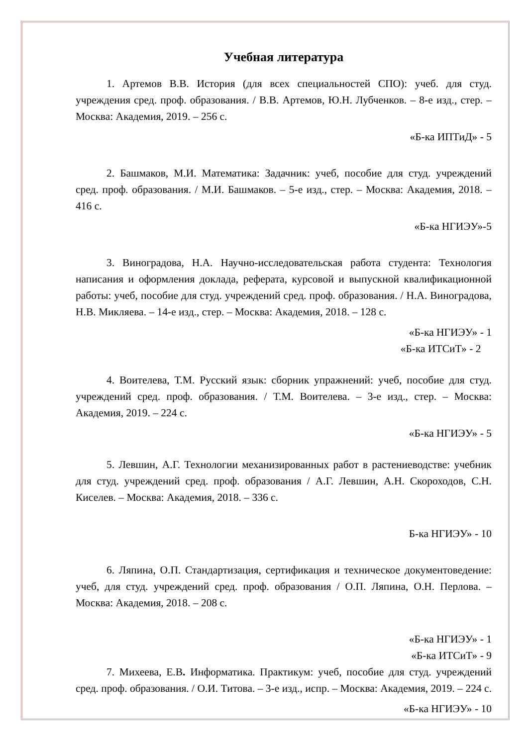Учебная литература
1. Артемов В.В. История (для всех специальностей СПО): учеб. для студ. учреждения сред. проф. образования. / В.В. Артемов, Ю.Н. Лубченков. – 8-е изд., стер. – Москва: Академия, 2019. – 256 с.
«Б-ка ИПТиД» - 5
2. Башмаков, М.И. Математика: Задачник: учеб, пособие для студ. учреждений сред. проф. образования. / М.И. Башмаков. – 5-е изд., стер. – Москва: Академия, 2018. – 416 с.
«Б-ка НГИЭУ»-5
3. Виноградова, Н.А. Научно-исследовательская работа студента: Технология написания и оформления доклада, реферата, курсовой и выпускной квалификационной работы: учеб, пособие для студ. учреждений сред. проф. образования. / Н.А. Виноградова, Н.В. Микляева. – 14-е изд., стер. – Москва: Академия, 2018. – 128 с.
«Б-ка НГИЭУ» - 1
«Б-ка ИТСиТ» - 2
4. Воителева, Т.М. Русский язык: сборник упражнений: учеб, пособие для студ. учреждений сред. проф. образования. / Т.М. Воителева. – 3-е изд., стер. – Москва: Академия, 2019. – 224 с.
«Б-ка НГИЭУ» - 5
5. Левшин, А.Г. Технологии механизированных работ в растениеводстве: учебник для студ. учреждений сред. проф. образования / А.Г. Левшин, А.Н. Скороходов, С.Н. Киселев. – Москва: Академия, 2018. – 336 с.
Б-ка НГИЭУ» - 10
6. Ляпина, О.П. Стандартизация, сертификация и техническое документоведение: учеб, для студ. учреждений сред. проф. образования / О.П. Ляпина, О.Н. Перлова. – Москва: Академия, 2018. – 208 с.
«Б-ка НГИЭУ» - 1
«Б-ка ИТСиТ» - 9
7. Михеева, Е.В. Информатика. Практикум: учеб, пособие для студ. учреждений сред. проф. образования. / О.И. Титова. – 3-е изд., испр. – Москва: Академия, 2019. – 224 с.
«Б-ка НГИЭУ» - 10